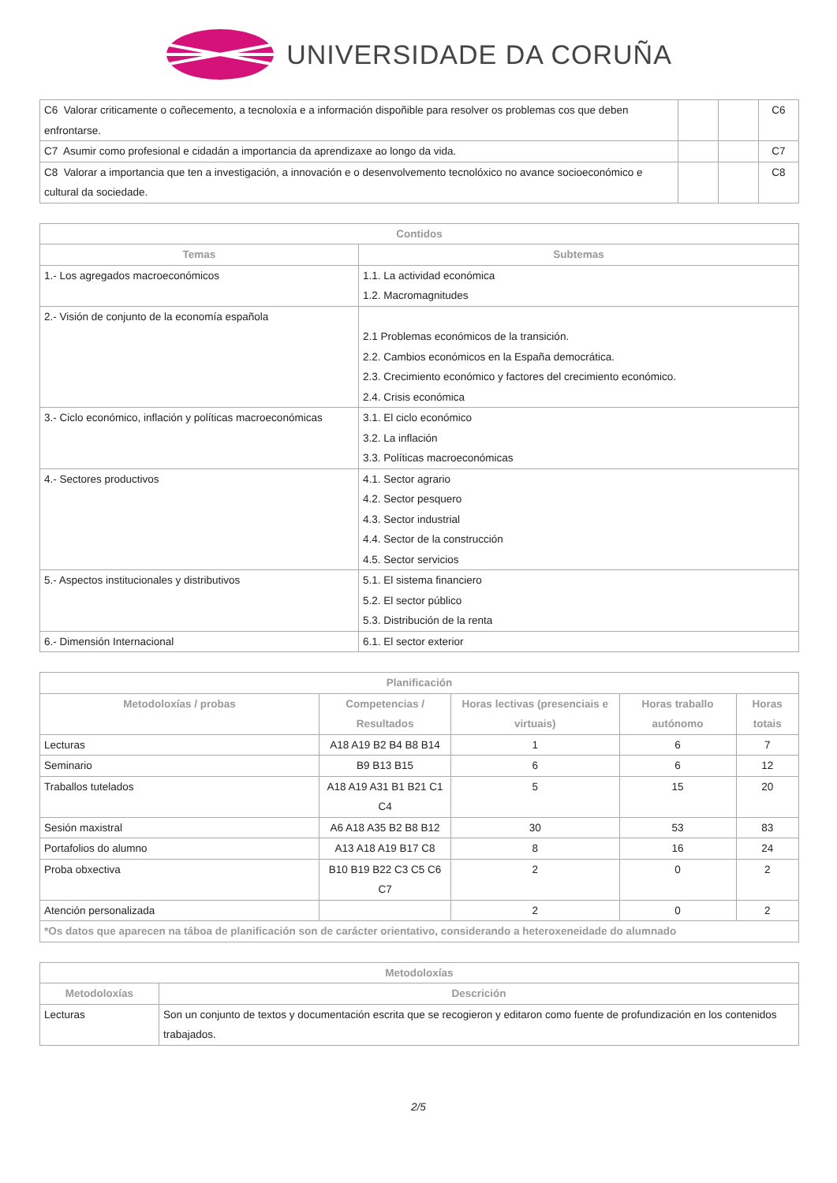UNIVERSIDADE DA CORUÑA
| C6 Valorar criticamente o coñecemento, a tecnoloxía e a información dispoñible para resolver os problemas cos que deben enfrontarse. | | | C6 |
| C7 Asumir como profesional e cidadán a importancia da aprendizaxe ao longo da vida. | | | C7 |
| C8 Valorar a importancia que ten a investigación, a innovación e o desenvolvemento tecnolóxico no avance socioeconómico e cultural da sociedade. | | | C8 |
| Contidos | |
| --- | --- |
| Temas | Subtemas |
| 1.- Los agregados macroeconómicos | 1.1. La actividad económica 1.2. Macromagnitudes |
| 2.- Visión de conjunto de la economía española | 2.1 Problemas económicos de la transición. 2.2. Cambios económicos en la España democrática. 2.3. Crecimiento económico y factores del crecimiento económico. 2.4. Crisis económica |
| 3.- Ciclo económico, inflación y políticas macroeconómicas | 3.1. El ciclo económico 3.2. La inflación 3.3. Políticas macroeconómicas |
| 4.- Sectores productivos | 4.1. Sector agrario 4.2. Sector pesquero 4.3. Sector industrial 4.4. Sector de la construcción 4.5. Sector servicios |
| 5.- Aspectos institucionales y distributivos | 5.1. El sistema financiero 5.2. El sector público 5.3. Distribución de la renta |
| 6.- Dimensión Internacional | 6.1. El sector exterior |
| Planificación | | | | |
| --- | --- | --- | --- | --- |
| Metodoloxías / probas | Competencias / Resultados | Horas lectivas (presenciais e virtuais) | Horas traballo autónomo | Horas totais |
| Lecturas | A18 A19 B2 B4 B8 B14 | 1 | 6 | 7 |
| Seminario | B9 B13 B15 | 6 | 6 | 12 |
| Traballos tutelados | A18 A19 A31 B1 B21 C1 C4 | 5 | 15 | 20 |
| Sesión maxistral | A6 A18 A35 B2 B8 B12 | 30 | 53 | 83 |
| Portafolios do alumno | A13 A18 A19 B17 C8 | 8 | 16 | 24 |
| Proba obxectiva | B10 B19 B22 C3 C5 C6 C7 | 2 | 0 | 2 |
| Atención personalizada | | 2 | 0 | 2 |
| *Os datos que aparecen na táboa de planificación son de carácter orientativo, considerando a heteroxeneidade do alumnado | | | | |
| Metodoloxías | |
| --- | --- |
| Metodoloxías | Descrición |
| Lecturas | Son un conjunto de textos y documentación escrita que se recogieron y editaron como fuente de profundización en los contenidos trabajados. |
2/5